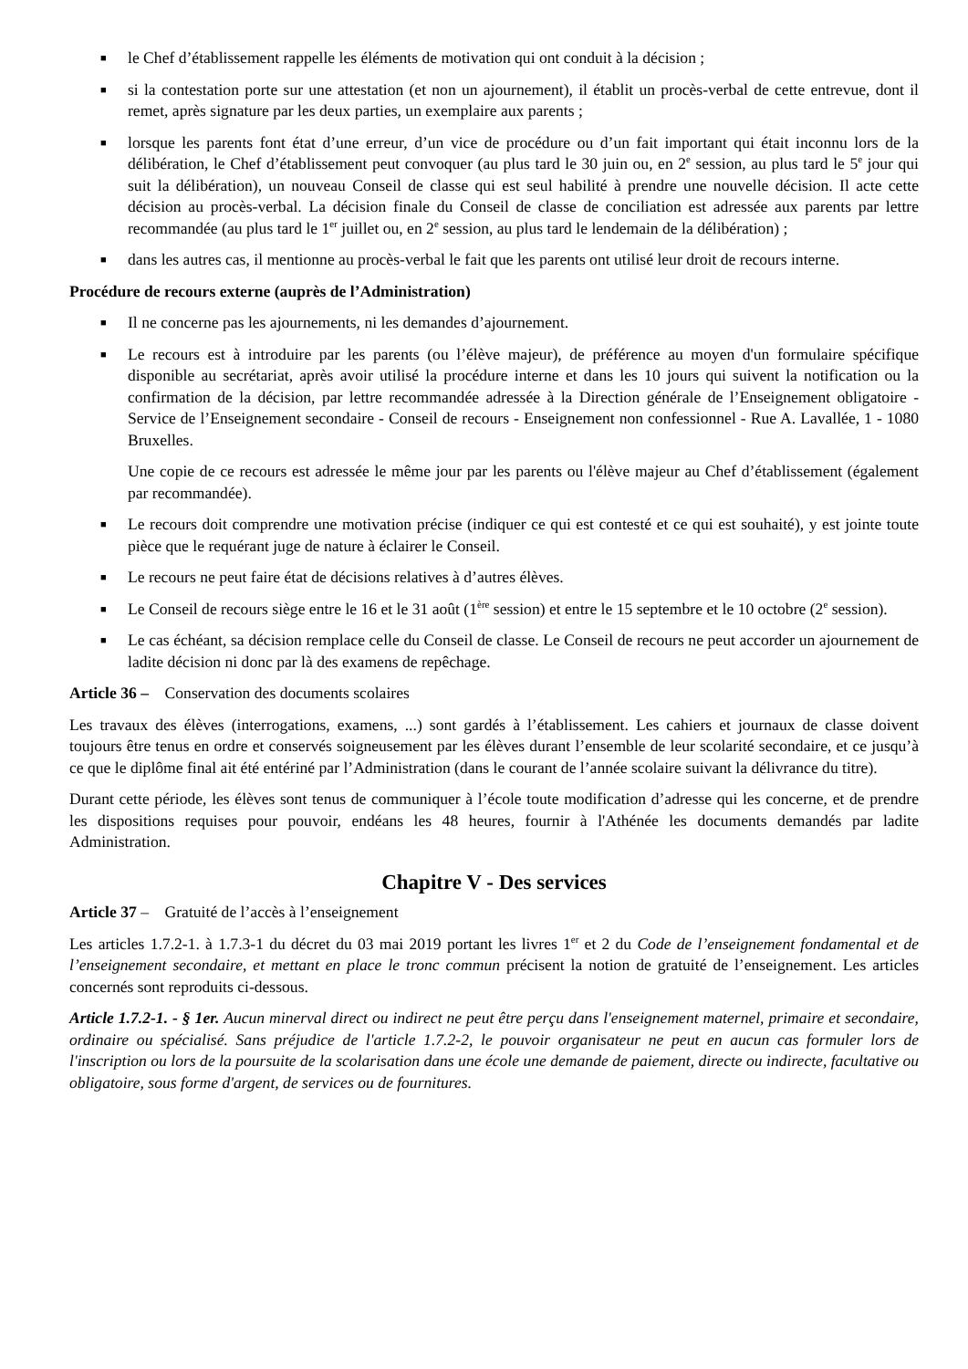■ le Chef d’établissement rappelle les éléments de motivation qui ont conduit à la décision ;
■ si la contestation porte sur une attestation (et non un ajournement), il établit un procès-verbal de cette entrevue, dont il remet, après signature par les deux parties, un exemplaire aux parents ;
■ lorsque les parents font état d’une erreur, d’un vice de procédure ou d’un fait important qui était inconnu lors de la délibération, le Chef d’établissement peut convoquer (au plus tard le 30 juin ou, en 2<sup>e</sup> session, au plus tard le 5<sup>e</sup> jour qui suit la délibération), un nouveau Conseil de classe qui est seul habilité à prendre une nouvelle décision. Il acte cette décision au procès-verbal. La décision finale du Conseil de classe de conciliation est adressée aux parents par lettre recommandée (au plus tard le 1<sup>er</sup> juillet ou, en 2<sup>e</sup> session, au plus tard le lendemain de la délibération) ;
■ dans les autres cas, il mentionne au procès-verbal le fait que les parents ont utilisé leur droit de recours interne.
Procédure de recours externe (auprès de l’Administration)
■ Il ne concerne pas les ajournements, ni les demandes d’ajournement.
■ Le recours est à introduire par les parents (ou l’élève majeur), de préférence au moyen d'un formulaire spécifique disponible au secrétariat, après avoir utilisé la procédure interne et dans les 10 jours qui suivent la notification ou la confirmation de la décision, par lettre recommandée adressée à la Direction générale de l’Enseignement obligatoire - Service de l’Enseignement secondaire - Conseil de recours - Enseignement non confessionnel - Rue A. Lavallée, 1 - 1080 Bruxelles.
Une copie de ce recours est adressée le même jour par les parents ou l'élève majeur au Chef d’établissement (également par recommandée).
■ Le recours doit comprendre une motivation précise (indiquer ce qui est contesté et ce qui est souhaité), y est jointe toute pièce que le requérant juge de nature à éclairer le Conseil.
■ Le recours ne peut faire état de décisions relatives à d’autres élèves.
■ Le Conseil de recours siège entre le 16 et le 31 août (1<sup>ère</sup> session) et entre le 15 septembre et le 10 octobre (2<sup>e</sup> session).
■ Le cas échéant, sa décision remplace celle du Conseil de classe. Le Conseil de recours ne peut accorder un ajournement de ladite décision ni donc par là des examens de repêchage.
Article 36 – Conservation des documents scolaires
Les travaux des élèves (interrogations, examens, ...) sont gardés à l’établissement. Les cahiers et journaux de classe doivent toujours être tenus en ordre et conservés soigneusement par les élèves durant l’ensemble de leur scolarité secondaire, et ce jusqu’à ce que le diplôme final ait été entériné par l’Administration (dans le courant de l’année scolaire suivant la délivrance du titre).
Durant cette période, les élèves sont tenus de communiquer à l’école toute modification d’adresse qui les concerne, et de prendre les dispositions requises pour pouvoir, endéans les 48 heures, fournir à l'Athénée les documents demandés par ladite Administration.
Chapitre V - Des services
Article 37 – Gratuité de l’accès à l’enseignement
Les articles 1.7.2-1. à 1.7.3-1 du décret du 03 mai 2019 portant les livres 1<sup>er</sup> et 2 du Code de l’enseignement fondamental et de l’enseignement secondaire, et mettant en place le tronc commun précisent la notion de gratuité de l’enseignement. Les articles concernés sont reproduits ci-dessous.
Article 1.7.2-1. - § 1er. Aucun minerval direct ou indirect ne peut être perçu dans l'enseignement maternel, primaire et secondaire, ordinaire ou spécialisé. Sans préjudice de l'article 1.7.2-2, le pouvoir organisateur ne peut en aucun cas formuler lors de l'inscription ou lors de la poursuite de la scolarisation dans une école une demande de paiement, directe ou indirecte, facultative ou obligatoire, sous forme d'argent, de services ou de fournitures.